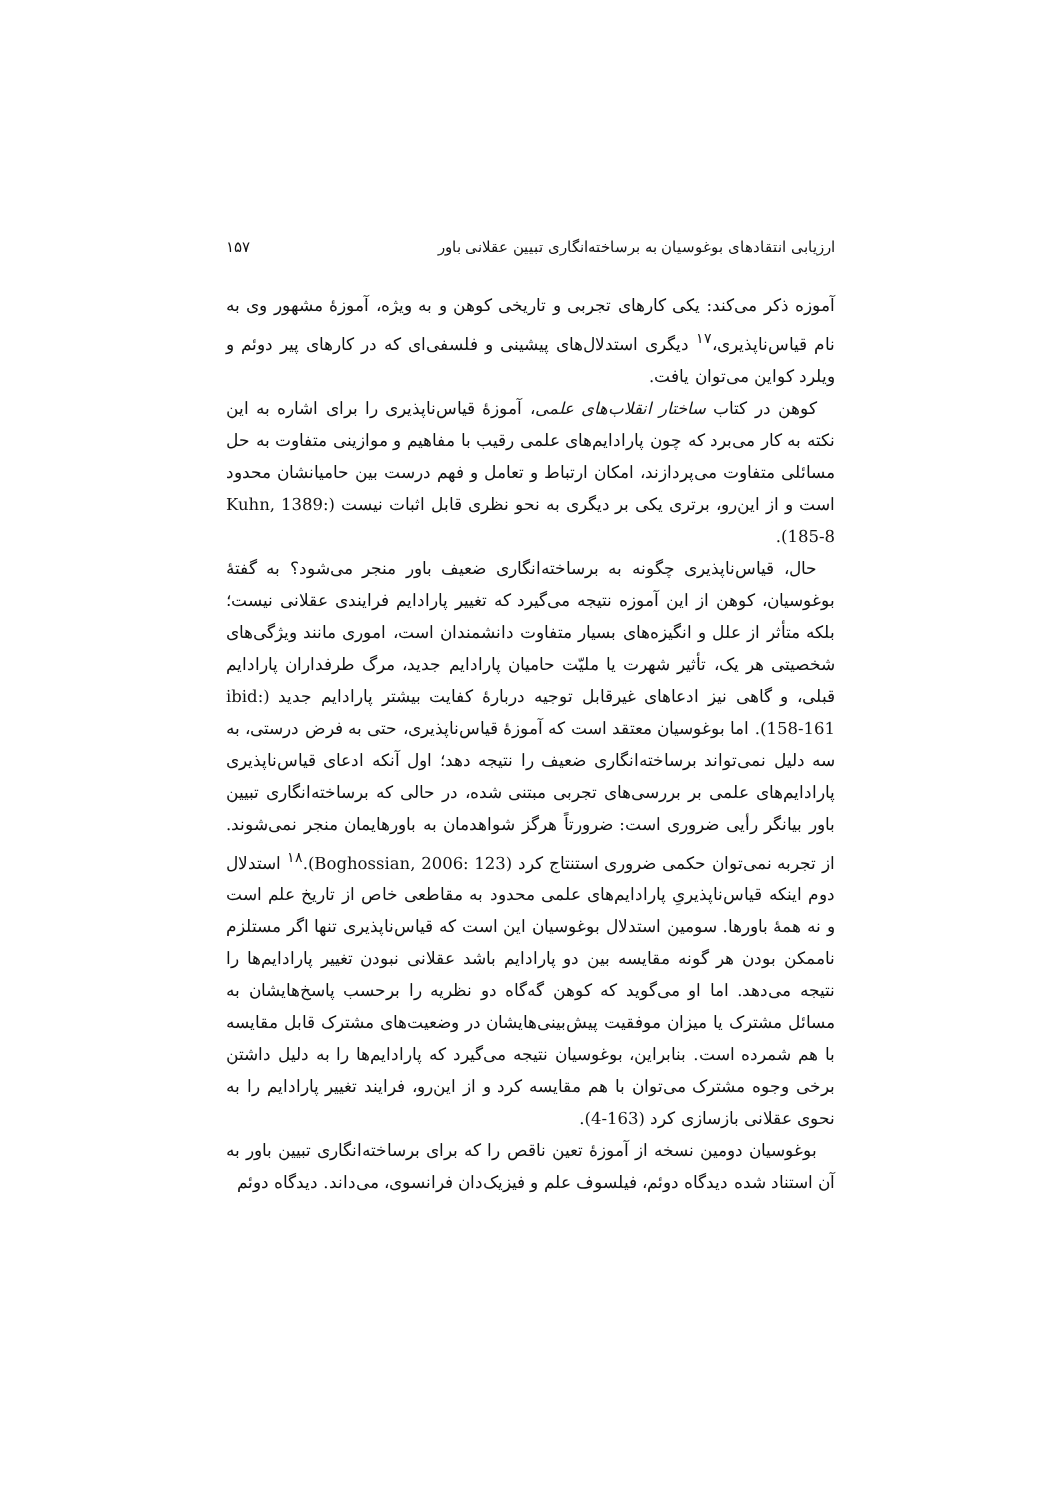ارزیابی انتقادهای بوغوسیان به برساخته‌انگاری تبیین عقلانی باور ۱۵۷
آموزه ذکر می‌کند: یکی کارهای تجربی و تاریخی کوهن و به ویژه، آموزهٔ مشهور وی به نام قیاس‌ناپذیری،<sup>۱۷</sup> دیگری استدلال‌های پیشینی و فلسفی‌ای که در کارهای پیر دوئم و ویلرد کواین می‌توان یافت.
کوهن در کتاب ساختار انقلاب‌های علمی، آموزهٔ قیاس‌ناپذیری را برای اشاره به این نکته به کار می‌برد که چون پارادایم‌های علمی رقیب با مفاهیم و موازینی متفاوت به حل مسائلی متفاوت می‌پردازند، امکان ارتباط و تعامل و فهم درست بین حامیانشان محدود است و از این‌رو، برتری یکی بر دیگری به نحو نظری قابل اثبات نیست (Kuhn, 1389: 185-8).
حال، قیاس‌ناپذیری چگونه به برساخته‌انگاری ضعیف باور منجر می‌شود؟ به گفتهٔ بوغوسیان، کوهن از این آموزه نتیجه می‌گیرد که تغییر پارادایم فرایندی عقلانی نیست؛ بلکه متأثر از علل و انگیزه‌های بسیار متفاوت دانشمندان است، اموری مانند ویژگی‌های شخصیتی هر یک، تأثیر شهرت یا ملیّت حامیان پارادایم جدید، مرگ طرفداران پارادایم قبلی، و گاهی نیز ادعاهای غیرقابل توجیه دربارهٔ کفایت بیشتر پارادایم جدید (ibid: 158-161). اما بوغوسیان معتقد است که آموزهٔ قیاس‌ناپذیری، حتی به فرض درستی، به سه دلیل نمی‌تواند برساخته‌انگاری ضعیف را نتیجه دهد؛ اول آنکه ادعای قیاس‌ناپذیری پارادایم‌های علمی بر بررسی‌های تجربی مبتنی شده، در حالی که برساخته‌انگاری تبیین باور بیانگر رأیی ضروری است: ضرورتاً هرگز شواهدمان به باورهایمان منجر نمی‌شوند. از تجربه نمی‌توان حکمی ضروری استنتاج کرد (Boghossian, 2006: 123).<sup>۱۸</sup> استدلال دوم اینکه قیاس‌ناپذیریِ پارادایم‌های علمی محدود به مقاطعی خاص از تاریخ علم است و نه همهٔ باورها. سومین استدلال بوغوسیان این است که قیاس‌ناپذیری تنها اگر مستلزم ناممکن بودن هر گونه مقایسه بین دو پارادایم باشد عقلانی نبودن تغییر پارادایم‌ها را نتیجه می‌دهد. اما او می‌گوید که کوهن گه‌گاه دو نظریه را برحسب پاسخ‌هایشان به مسائل مشترک یا میزان موفقیت پیش‌بینی‌هایشان در وضعیت‌های مشترک قابل مقایسه با هم شمرده است. بنابراین، بوغوسیان نتیجه می‌گیرد که پارادایم‌ها را به دلیل داشتن برخی وجوه مشترک می‌توان با هم مقایسه کرد و از این‌رو، فرایند تغییر پارادایم را به نحوی عقلانی بازسازی کرد (163-4).
بوغوسیان دومین نسخه از آموزهٔ تعین ناقص را که برای برساخته‌انگاری تبیین باور به آن استناد شده دیدگاه دوئم، فیلسوف علم و فیزیک‌دان فرانسوی، می‌داند. دیدگاه دوئم